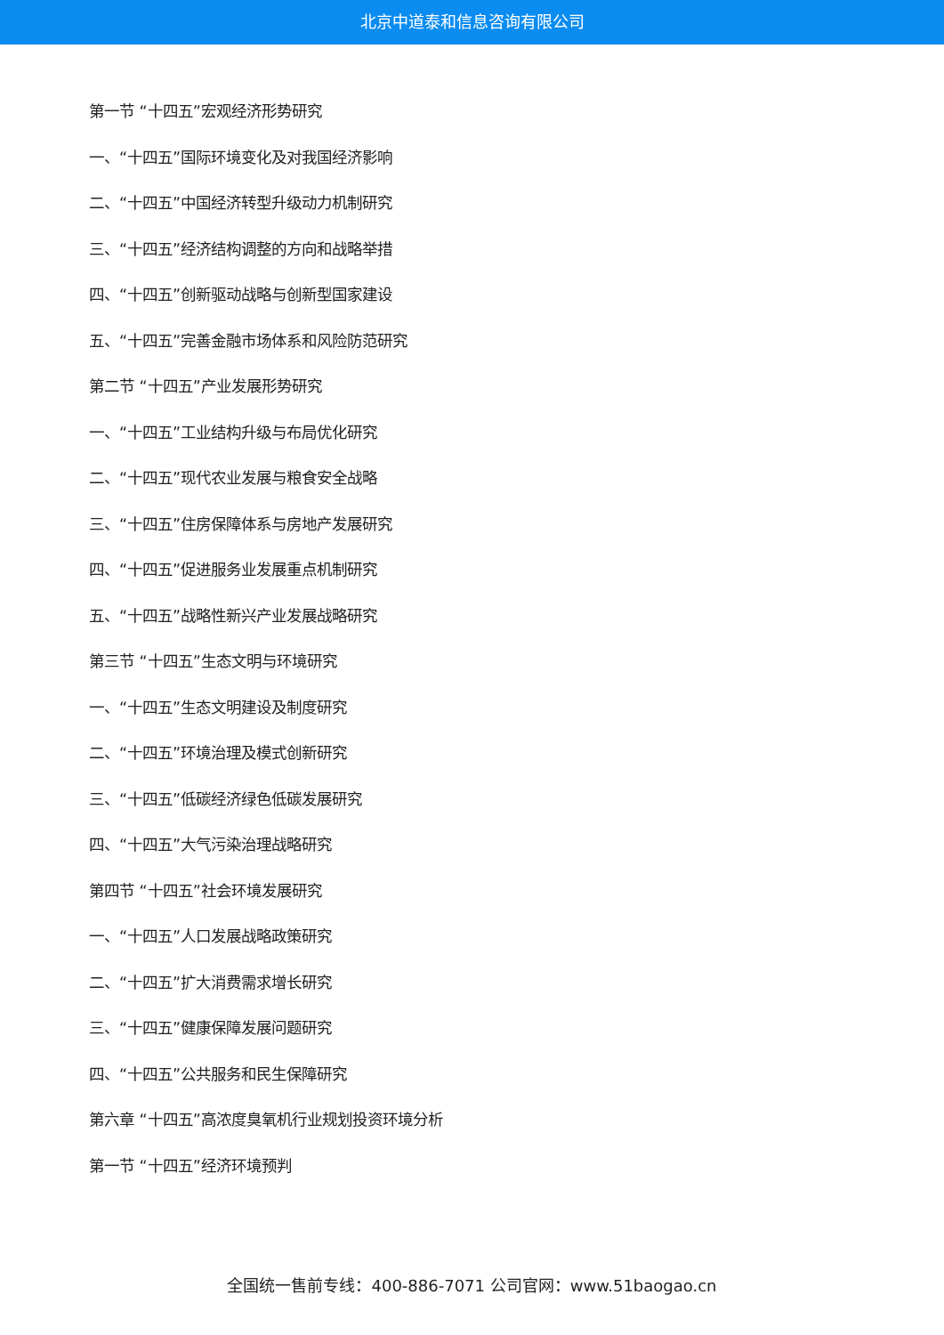北京中道泰和信息咨询有限公司
第一节 “十四五”宏观经济形势研究
一、“十四五”国际环境变化及对我国经济影响
二、“十四五”中国经济转型升级动力机制研究
三、“十四五”经济结构调整的方向和战略举措
四、“十四五”创新驱动战略与创新型国家建设
五、“十四五”完善金融市场体系和风险防范研究
第二节 “十四五”产业发展形势研究
一、“十四五”工业结构升级与布局优化研究
二、“十四五”现代农业发展与粮食安全战略
三、“十四五”住房保障体系与房地产发展研究
四、“十四五”促进服务业发展重点机制研究
五、“十四五”战略性新兴产业发展战略研究
第三节 “十四五”生态文明与环境研究
一、“十四五”生态文明建设及制度研究
二、“十四五”环境治理及模式创新研究
三、“十四五”低碳经济绿色低碳发展研究
四、“十四五”大气污染治理战略研究
第四节 “十四五”社会环境发展研究
一、“十四五”人口发展战略政策研究
二、“十四五”扩大消费需求增长研究
三、“十四五”健康保障发展问题研究
四、“十四五”公共服务和民生保障研究
第六章 “十四五”高浓度臭氧机行业规划投资环境分析
第一节 “十四五”经济环境预判
全国统一售前专线：400-886-7071 公司官网：www.51baogao.cn